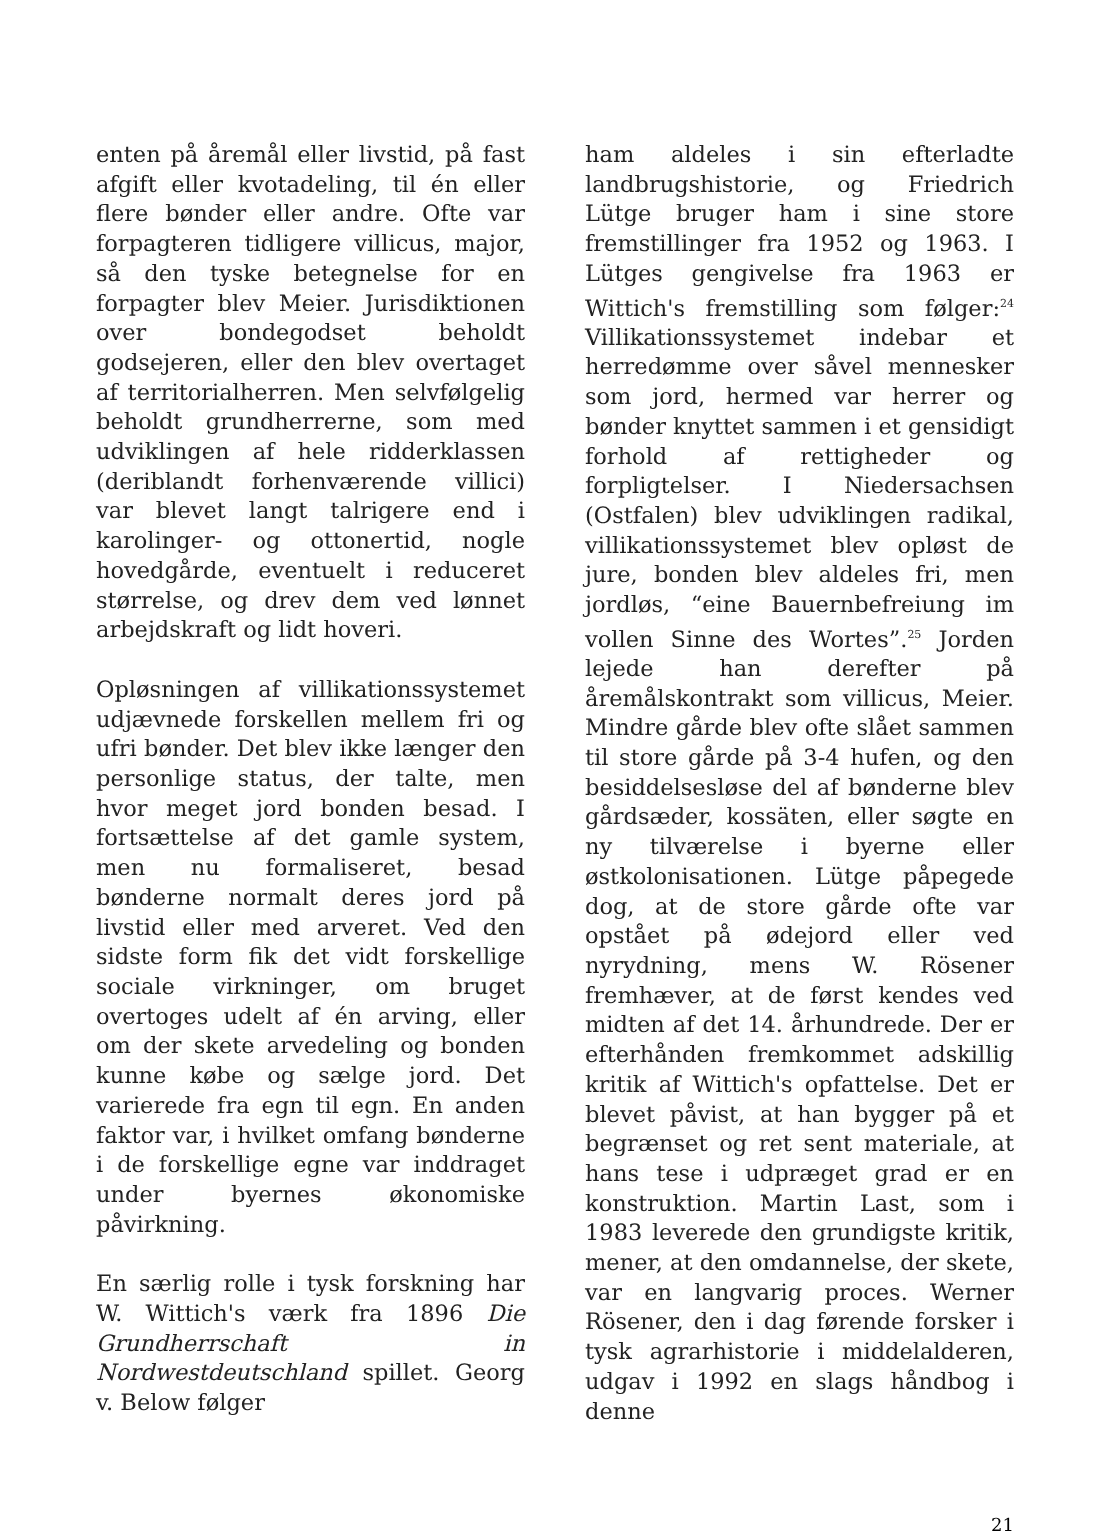enten på åremål eller livstid, på fast afgift eller kvotadeling, til én eller flere bønder eller andre. Ofte var forpagteren tidligere villicus, major, så den tyske betegnelse for en forpagter blev Meier. Jurisdiktionen over bondegodset beholdt godsejeren, eller den blev overtaget af territorialherren. Men selvfølgelig beholdt grundherrerne, som med udviklingen af hele ridderklassen (deriblandt forhenværende villici) var blevet langt talrigere end i karolinger- og ottonertid, nogle hovedgårde, eventuelt i reduceret størrelse, og drev dem ved lønnet arbejdskraft og lidt hoveri.
Opløsningen af villikationssystemet udjævnede forskellen mellem fri og ufri bønder. Det blev ikke længer den personlige status, der talte, men hvor meget jord bonden besad. I fortsættelse af det gamle system, men nu formaliseret, besad bønderne normalt deres jord på livstid eller med arveret. Ved den sidste form fik det vidt forskellige sociale virkninger, om bruget overtoges udelt af én arving, eller om der skete arvedeling og bonden kunne købe og sælge jord. Det varierede fra egn til egn. En anden faktor var, i hvilket omfang bønderne i de forskellige egne var inddraget under byernes økonomiske påvirkning.
En særlig rolle i tysk forskning har W. Wittich's værk fra 1896 Die Grundherrschaft in Nordwestdeutschland spillet. Georg v. Below følger
ham aldeles i sin efterladte landbrugshistorie, og Friedrich Lütge bruger ham i sine store fremstillinger fra 1952 og 1963. I Lütges gengivelse fra 1963 er Wittich's fremstilling som følger:<sup>24</sup> Villikationssystemet indebar et herredømme over såvel mennesker som jord, hermed var herrer og bønder knyttet sammen i et gensidigt forhold af rettigheder og forpligtelser. I Niedersachsen (Ostfalen) blev udviklingen radikal, villikationssystemet blev opløst de jure, bonden blev aldeles fri, men jordløs, “eine Bauernbefreiung im vollen Sinne des Wortes”.<sup>25</sup> Jorden lejede han derefter på åremålskontrakt som villicus, Meier. Mindre gårde blev ofte slået sammen til store gårde på 3-4 hufen, og den besiddelsesløse del af bønderne blev gårdsæder, kossäten, eller søgte en ny tilværelse i byerne eller østkolonisationen. Lütge påpegede dog, at de store gårde ofte var opstået på ødejord eller ved nyrydning, mens W. Rösener fremhæver, at de først kendes ved midten af det 14. århundrede. Der er efterhånden fremkommet adskillig kritik af Wittich's opfattelse. Det er blevet påvist, at han bygger på et begrænset og ret sent materiale, at hans tese i udpræget grad er en konstruktion. Martin Last, som i 1983 leverede den grundigste kritik, mener, at den omdannelse, der skete, var en langvarig proces. Werner Rösener, den i dag førende forsker i tysk agrarhistorie i middelalderen, udgav i 1992 en slags håndbog i denne
21